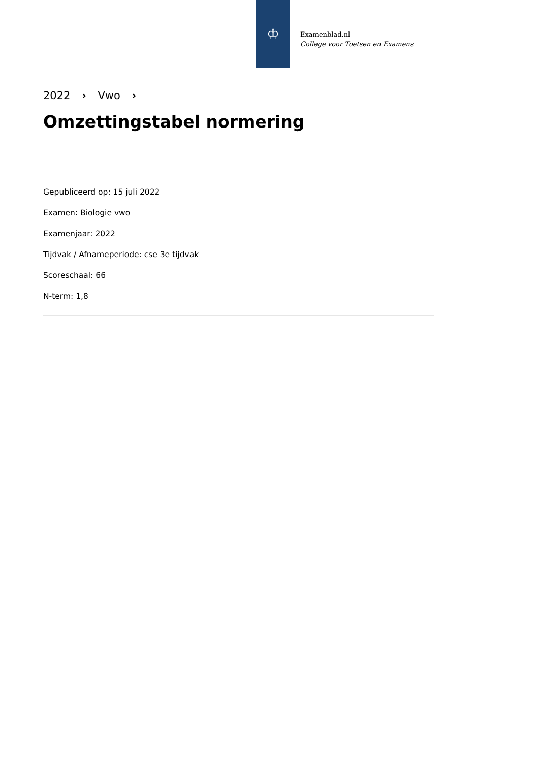♔
Examenblad.nl
College voor Toetsen en Examens
2022 › Vwo ›
Omzettingstabel normering
Gepubliceerd op: 15 juli 2022
Examen: Biologie vwo
Examenjaar: 2022
Tijdvak / Afnameperiode: cse 3e tijdvak
Scoreschaal: 66
N-term: 1,8